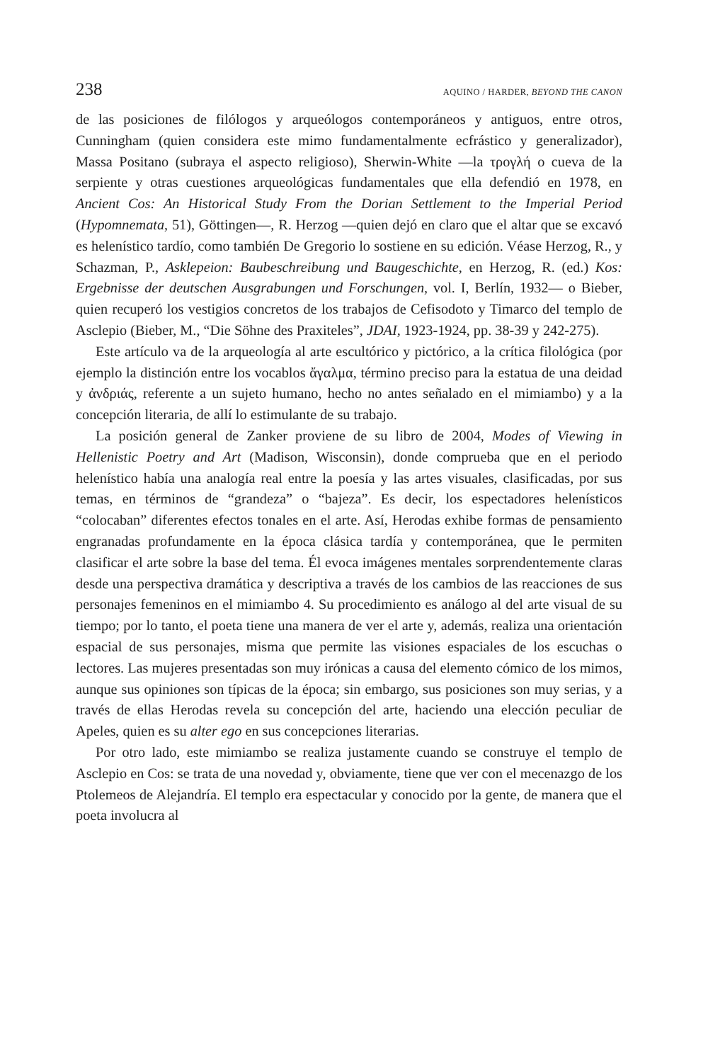238 AQUINO / HARDER, BEYOND THE CANON
de las posiciones de filólogos y arqueólogos contemporáneos y antiguos, entre otros, Cunningham (quien considera este mimo fundamentalmente ecfrástico y generalizador), Massa Positano (subraya el aspecto religioso), Sherwin-White —la τρογλή o cueva de la serpiente y otras cuestiones arqueológicas fundamentales que ella defendió en 1978, en Ancient Cos: An Historical Study From the Dorian Settlement to the Imperial Period (Hypomnemata, 51), Göttingen—, R. Herzog —quien dejó en claro que el altar que se excavó es helenístico tardío, como también De Gregorio lo sostiene en su edición. Véase Herzog, R., y Schazman, P., Asklepeion: Baubeschreibung und Baugeschichte, en Herzog, R. (ed.) Kos: Ergebnisse der deutschen Ausgrabungen und Forschungen, vol. I, Berlín, 1932— o Bieber, quien recuperó los vestigios concretos de los trabajos de Cefisodoto y Timarco del templo de Asclepio (Bieber, M., “Die Söhne des Praxiteles”, JDAI, 1923-1924, pp. 38-39 y 242-275).
Este artículo va de la arqueología al arte escultórico y pictórico, a la crítica filológica (por ejemplo la distinción entre los vocablos ἄγαλμα, término preciso para la estatua de una deidad y ἀνδριάς, referente a un sujeto humano, hecho no antes señalado en el mimiambo) y a la concepción literaria, de allí lo estimulante de su trabajo.
La posición general de Zanker proviene de su libro de 2004, Modes of Viewing in Hellenistic Poetry and Art (Madison, Wisconsin), donde comprueba que en el periodo helenístico había una analogía real entre la poesía y las artes visuales, clasificadas, por sus temas, en términos de “grandeza” o “bajeza”. Es decir, los espectadores helenísticos “colocaban” diferentes efectos tonales en el arte. Así, Herodas exhibe formas de pensamiento engranadas profundamente en la época clásica tardía y contemporánea, que le permiten clasificar el arte sobre la base del tema. Él evoca imágenes mentales sorprendentemente claras desde una perspectiva dramática y descriptiva a través de los cambios de las reacciones de sus personajes femeninos en el mimiambo 4. Su procedimiento es análogo al del arte visual de su tiempo; por lo tanto, el poeta tiene una manera de ver el arte y, además, realiza una orientación espacial de sus personajes, misma que permite las visiones espaciales de los escuchas o lectores. Las mujeres presentadas son muy irónicas a causa del elemento cómico de los mimos, aunque sus opiniones son típicas de la época; sin embargo, sus posiciones son muy serias, y a través de ellas Herodas revela su concepción del arte, haciendo una elección peculiar de Apeles, quien es su alter ego en sus concepciones literarias.
Por otro lado, este mimiambo se realiza justamente cuando se construye el templo de Asclepio en Cos: se trata de una novedad y, obviamente, tiene que ver con el mecenazgo de los Ptolemeos de Alejandría. El templo era espectacular y conocido por la gente, de manera que el poeta involucra al